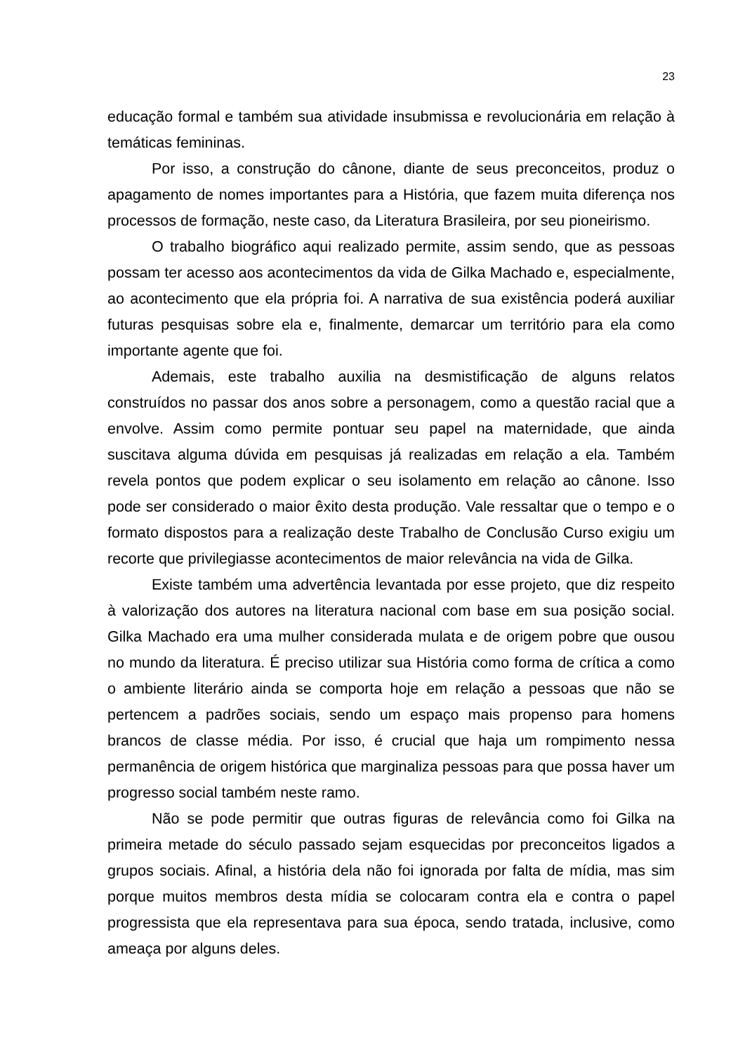23
educação formal e também sua atividade insubmissa e revolucionária em relação à temáticas femininas.
Por isso, a construção do cânone, diante de seus preconceitos, produz o apagamento de nomes importantes para a História, que fazem muita diferença nos processos de formação, neste caso, da Literatura Brasileira, por seu pioneirismo.
O trabalho biográfico aqui realizado permite, assim sendo, que as pessoas possam ter acesso aos acontecimentos da vida de Gilka Machado e, especialmente, ao acontecimento que ela própria foi. A narrativa de sua existência poderá auxiliar futuras pesquisas sobre ela e, finalmente, demarcar um território para ela como importante agente que foi.
Ademais, este trabalho auxilia na desmistificação de alguns relatos construídos no passar dos anos sobre a personagem, como a questão racial que a envolve. Assim como permite pontuar seu papel na maternidade, que ainda suscitava alguma dúvida em pesquisas já realizadas em relação a ela. Também revela pontos que podem explicar o seu isolamento em relação ao cânone. Isso pode ser considerado o maior êxito desta produção. Vale ressaltar que o tempo e o formato dispostos para a realização deste Trabalho de Conclusão Curso exigiu um recorte que privilegiasse acontecimentos de maior relevância na vida de Gilka.
Existe também uma advertência levantada por esse projeto, que diz respeito à valorização dos autores na literatura nacional com base em sua posição social. Gilka Machado era uma mulher considerada mulata e de origem pobre que ousou no mundo da literatura. É preciso utilizar sua História como forma de crítica a como o ambiente literário ainda se comporta hoje em relação a pessoas que não se pertencem a padrões sociais, sendo um espaço mais propenso para homens brancos de classe média. Por isso, é crucial que haja um rompimento nessa permanência de origem histórica que marginaliza pessoas para que possa haver um progresso social também neste ramo.
Não se pode permitir que outras figuras de relevância como foi Gilka na primeira metade do século passado sejam esquecidas por preconceitos ligados a grupos sociais. Afinal, a história dela não foi ignorada por falta de mídia, mas sim porque muitos membros desta mídia se colocaram contra ela e contra o papel progressista que ela representava para sua época, sendo tratada, inclusive, como ameaça por alguns deles.